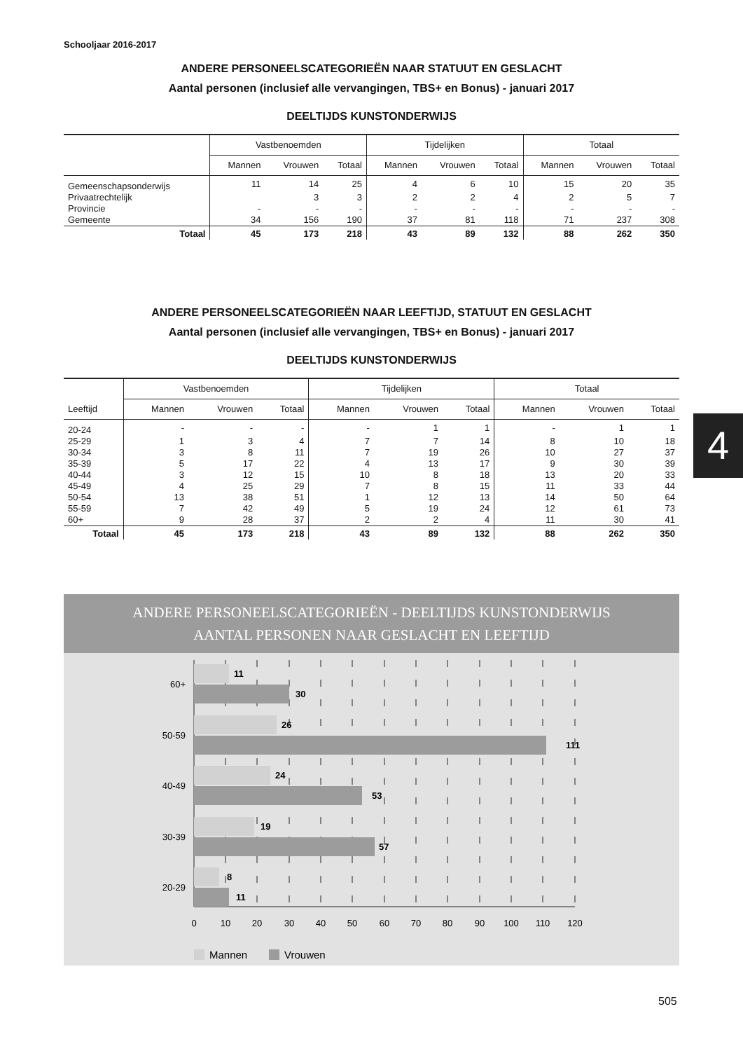Schooljaar 2016-2017
ANDERE PERSONEELSCATEGORIEËN NAAR STATUUT EN GESLACHT
Aantal personen (inclusief alle vervangingen, TBS+ en Bonus) - januari 2017
DEELTIJDS KUNSTONDERWIJS
| | Vastbenoemden | | | Tijdelijken | | | Totaal | | |
| --- | --- | --- | --- | --- | --- | --- | --- | --- | --- |
| | Mannen | Vrouwen | Totaal | Mannen | Vrouwen | Totaal | Mannen | Vrouwen | Totaal |
| Gemeenschapsonderwijs | 11 | 14 | 25 | 4 | 6 | 10 | 15 | 20 | 35 |
| Privaatrechtelijk | | 3 | 3 | 2 | 2 | 4 | 2 | 5 | 7 |
| Provincie | - | - | - | - | - | - | - | - | - |
| Gemeente | 34 | 156 | 190 | 37 | 81 | 118 | 71 | 237 | 308 |
| Totaal | 45 | 173 | 218 | 43 | 89 | 132 | 88 | 262 | 350 |
ANDERE PERSONEELSCATEGORIEËN NAAR LEEFTIJD, STATUUT EN GESLACHT
Aantal personen (inclusief alle vervangingen, TBS+ en Bonus) - januari 2017
DEELTIJDS KUNSTONDERWIJS
| | Vastbenoemden | | | Tijdelijken | | | Totaal | | |
| --- | --- | --- | --- | --- | --- | --- | --- | --- | --- |
| Leeftijd | Mannen | Vrouwen | Totaal | Mannen | Vrouwen | Totaal | Mannen | Vrouwen | Totaal |
| 20-24 | - | - | - | - | 1 | 1 | - | 1 | 1 |
| 25-29 | 1 | 3 | 4 | 7 | 7 | 14 | 8 | 10 | 18 |
| 30-34 | 3 | 8 | 11 | 7 | 19 | 26 | 10 | 27 | 37 |
| 35-39 | 5 | 17 | 22 | 4 | 13 | 17 | 9 | 30 | 39 |
| 40-44 | 3 | 12 | 15 | 10 | 8 | 18 | 13 | 20 | 33 |
| 45-49 | 4 | 25 | 29 | 7 | 8 | 15 | 11 | 33 | 44 |
| 50-54 | 13 | 38 | 51 | 1 | 12 | 13 | 14 | 50 | 64 |
| 55-59 | 7 | 42 | 49 | 5 | 19 | 24 | 12 | 61 | 73 |
| 60+ | 9 | 28 | 37 | 2 | 2 | 4 | 11 | 30 | 41 |
| Totaal | 45 | 173 | 218 | 43 | 89 | 132 | 88 | 262 | 350 |
4
ANDERE PERSONEELSCATEGORIEËN - DEELTIJDS KUNSTONDERWIJS
AANTAL PERSONEN NAAR GESLACHT EN LEEFTIJD
11
30
26
111
24
53
19
57
8
11
60+
50-59
40-49
30-39
20-29
0
10
20
30
40
50
60
70
80
90
100
110
120
Mannen
Vrouwen
505